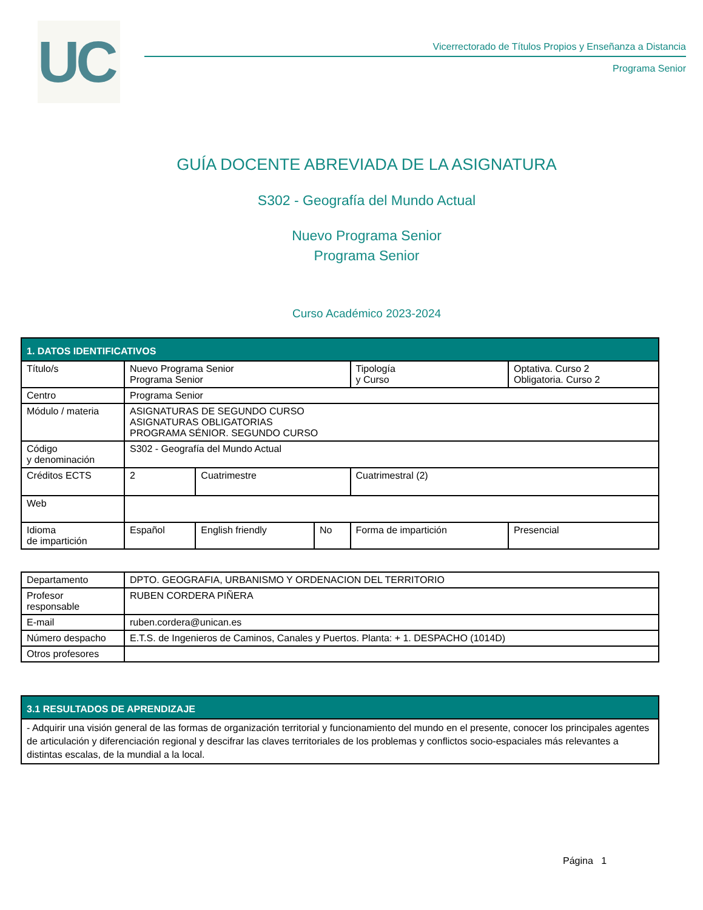UC
Vicerrectorado de Títulos Propios y Enseñanza a Distancia
Programa Senior
GUÍA DOCENTE ABREVIADA DE LA ASIGNATURA
S302 - Geografía del Mundo Actual
Nuevo Programa Senior
Programa Senior
Curso Académico 2023-2024
| 1. DATOS IDENTIFICATIVOS | | | | | |
| --- | --- | --- | --- | --- | --- |
| Título/s | Nuevo Programa Senior Programa Senior | | | Tipología y Curso | Optativa. Curso 2 Obligatoria. Curso 2 |
| Centro | Programa Senior | | | | |
| Módulo / materia | ASIGNATURAS DE SEGUNDO CURSO ASIGNATURAS OBLIGATORIAS PROGRAMA SÉNIOR. SEGUNDO CURSO | | | | |
| Código y denominación | S302 - Geografía del Mundo Actual | | | | |
| Créditos ECTS | 2 | Cuatrimestre | | Cuatrimestral (2) | |
| Web | | | | | |
| Idioma de impartición | Español | English friendly | No | Forma de impartición | Presencial |
| Departamento | DPTO. GEOGRAFIA, URBANISMO Y ORDENACION DEL TERRITORIO |
| Profesor responsable | RUBEN CORDERA PIÑERA |
| E-mail | ruben.cordera@unican.es |
| Número despacho | E.T.S. de Ingenieros de Caminos, Canales y Puertos. Planta: + 1. DESPACHO (1014D) |
| Otros profesores | |
| 3.1 RESULTADOS DE APRENDIZAJE |
| --- |
| - Adquirir una visión general de las formas de organización territorial y funcionamiento del mundo en el presente, conocer los principales agentes de articulación y diferenciación regional y descifrar las claves territoriales de los problemas y conflictos socio-espaciales más relevantes a distintas escalas, de la mundial a la local. |
Página 1